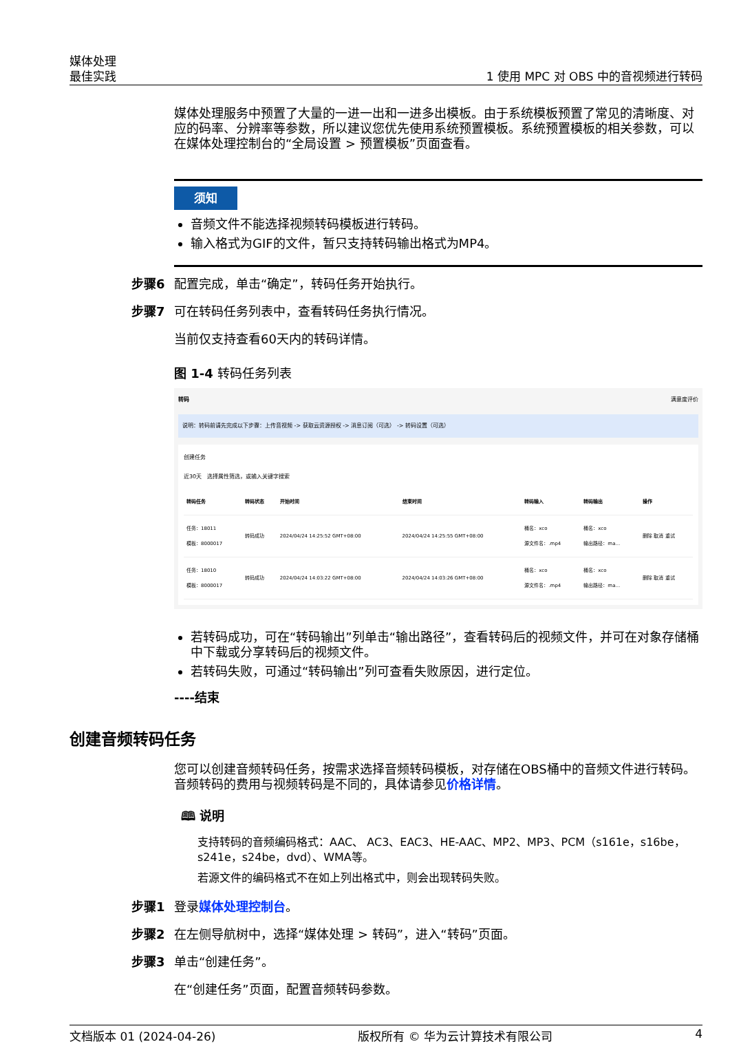媒体处理
最佳实践
1 使用 MPC 对 OBS 中的音视频进行转码
媒体处理服务中预置了大量的一进一出和一进多出模板。由于系统模板预置了常见的清晰度、对应的码率、分辨率等参数，所以建议您优先使用系统预置模板。系统预置模板的相关参数，可以在媒体处理控制台的“全局设置 > 预置模板”页面查看。
须知
音频文件不能选择视频转码模板进行转码。
输入格式为GIF的文件，暂只支持转码输出格式为MP4。
步骤6 配置完成，单击“确定”，转码任务开始执行。
步骤7 可在转码任务列表中，查看转码任务执行情况。
当前仅支持查看60天内的转码详情。
图 1-4 转码任务列表
转码 满意度评价
说明：转码前请先完成以下步骤：上传音视频 -> 获取云资源授权 -> 消息订阅（可选） -> 转码设置（可选）
创建任务
近30天 选择属性筛选，或输入关键字搜索
| 转码任务 | 转码状态 | 开始时间 | 结束时间 | 转码输入 | 转码输出 | 操作 |
| --- | --- | --- | --- | --- | --- | --- |
| 任务：18011 模板：8000017 | 转码成功 | 2024/04/24 14:25:52 GMT+08:00 | 2024/04/24 14:25:55 GMT+08:00 | 桶名：xco 源文件名：.mp4 | 桶名：xco 输出路径：ma... | 删除 取消 重试 |
| 任务：18010 模板：8000017 | 转码成功 | 2024/04/24 14:03:22 GMT+08:00 | 2024/04/24 14:03:26 GMT+08:00 | 桶名：xco 源文件名：.mp4 | 桶名：xco 输出路径：ma... | 删除 取消 重试 |
若转码成功，可在“转码输出”列单击“输出路径”，查看转码后的视频文件，并可在对象存储桶中下载或分享转码后的视频文件。
若转码失败，可通过“转码输出”列可查看失败原因，进行定位。
----结束
创建音频转码任务
您可以创建音频转码任务，按需求选择音频转码模板，对存储在OBS桶中的音频文件进行转码。音频转码的费用与视频转码是不同的，具体请参见价格详情。
🕮 说明
支持转码的音频编码格式：AAC、 AC3、EAC3、HE-AAC、MP2、MP3、PCM（s161e，s16be，s241e，s24be，dvd）、WMA等。
若源文件的编码格式不在如上列出格式中，则会出现转码失败。
步骤1 登录媒体处理控制台。
步骤2 在左侧导航树中，选择“媒体处理 > 转码”，进入“转码”页面。
步骤3 单击“创建任务”。
在“创建任务”页面，配置音频转码参数。
文档版本 01 (2024-04-26) 版权所有 © 华为云计算技术有限公司 4